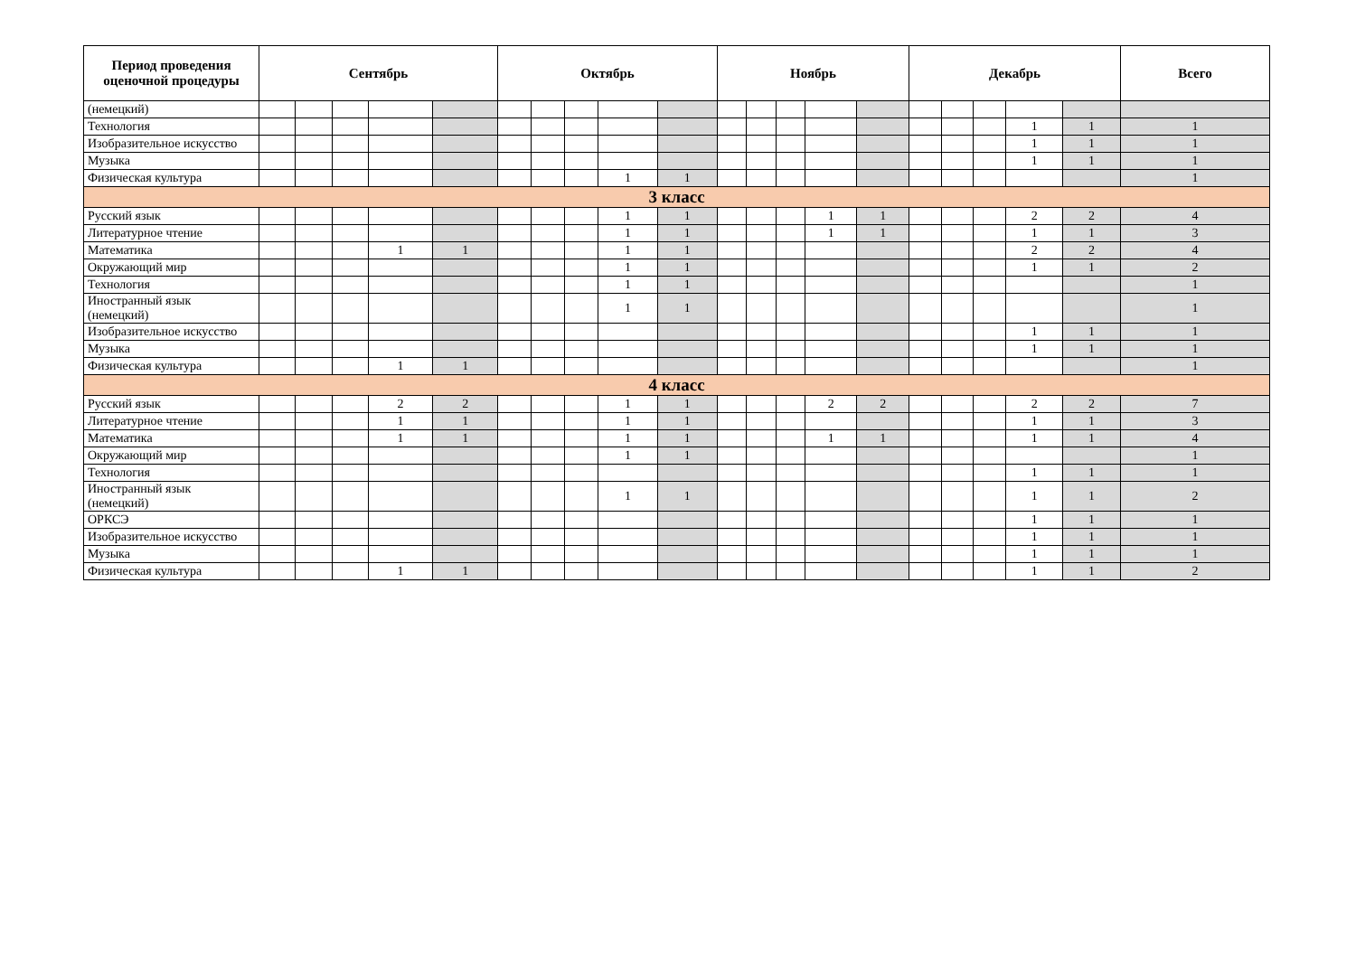| Период проведения оценочной процедуры | Сентябрь | | | | | Октябрь | | | | | Ноябрь | | | | | Декабрь | | | | | Всего |
| --- | --- | --- | --- | --- | --- | --- | --- | --- | --- | --- | --- | --- | --- | --- | --- | --- | --- | --- | --- | --- | --- |
| (немецкий) | | | | | | | | | | | | | | | | | | | | | |
| Технология | | | | | | | | | | | | | | | | | | | 1 | 1 | 1 |
| Изобразительное искусство | | | | | | | | | | | | | | | | | | | 1 | 1 | 1 |
| Музыка | | | | | | | | | | | | | | | | | | | 1 | 1 | 1 |
| Физическая культура | | | | | | | | | 1 | 1 | | | | | | | | | | | 1 |
| 3 класс | | | | | | | | | | | | | | | | | | | | | |
| Русский язык | | | | | | | | | 1 | 1 | | | | 1 | 1 | | | | 2 | 2 | 4 |
| Литературное чтение | | | | | | | | | 1 | 1 | | | | 1 | 1 | | | | 1 | 1 | 3 |
| Математика | | | | 1 | 1 | | | | 1 | 1 | | | | | | | | | 2 | 2 | 4 |
| Окружающий мир | | | | | | | | | 1 | 1 | | | | | | | | | 1 | 1 | 2 |
| Технология | | | | | | | | | 1 | 1 | | | | | | | | | | | 1 |
| Иностранный язык (немецкий) | | | | | | | | | 1 | 1 | | | | | | | | | | | 1 |
| Изобразительное искусство | | | | | | | | | | | | | | | | | | | 1 | 1 | 1 |
| Музыка | | | | | | | | | | | | | | | | | | | 1 | 1 | 1 |
| Физическая культура | | | | 1 | 1 | | | | | | | | | | | | | | | | 1 |
| 4 класс | | | | | | | | | | | | | | | | | | | | | |
| Русский язык | | | | 2 | 2 | | | | 1 | 1 | | | | 2 | 2 | | | | 2 | 2 | 7 |
| Литературное чтение | | | | 1 | 1 | | | | 1 | 1 | | | | | | | | | 1 | 1 | 3 |
| Математика | | | | 1 | 1 | | | | 1 | 1 | | | | 1 | 1 | | | | 1 | 1 | 4 |
| Окружающий мир | | | | | | | | | 1 | 1 | | | | | | | | | | | 1 |
| Технология | | | | | | | | | | | | | | | | | | | 1 | 1 | 1 |
| Иностранный язык (немецкий) | | | | | | | | | 1 | 1 | | | | | | | | | 1 | 1 | 2 |
| ОРКСЭ | | | | | | | | | | | | | | | | | | | 1 | 1 | 1 |
| Изобразительное искусство | | | | | | | | | | | | | | | | | | | 1 | 1 | 1 |
| Музыка | | | | | | | | | | | | | | | | | | | 1 | 1 | 1 |
| Физическая культура | | | | 1 | 1 | | | | | | | | | | | | | | 1 | 1 | 2 |